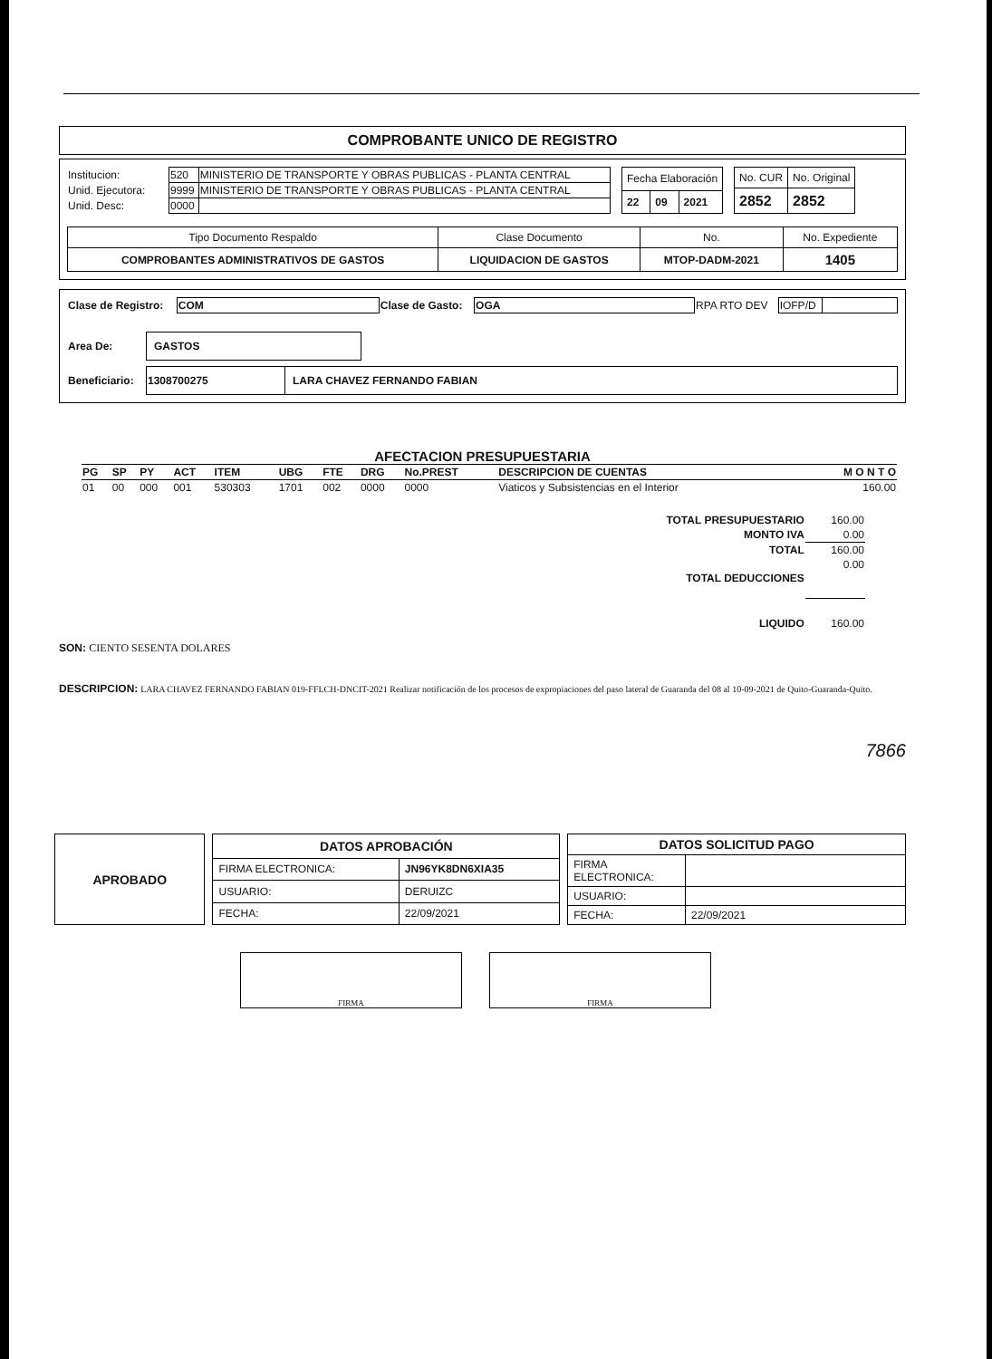COMPROBANTE UNICO DE REGISTRO
| Institucion: | 520 | MINISTERIO DE TRANSPORTE Y OBRAS PUBLICAS - PLANTA CENTRAL |
| Unid. Ejecutora: | 9999 | MINISTERIO DE TRANSPORTE Y OBRAS PUBLICAS - PLANTA CENTRAL |
| Unid. Desc: | 0000 | |
| Fecha Elaboración | | |
| 22 | 09 | 2021 |
| No. CUR | No. Original |
| 2852 | 2852 |
| Tipo Documento Respaldo | Clase Documento | No. | No. Expediente |
| COMPROBANTES ADMINISTRATIVOS DE GASTOS | LIQUIDACION DE GASTOS | MTOP-DADM-2021 | 1405 |
| Clase de Registro: | COM | Clase de Gasto: | OGA | RPA RTO DEV | IOFP/D | |
| Area De: | GASTOS |
| Beneficiario: | 1308700275 | LARA CHAVEZ FERNANDO FABIAN |
AFECTACION PRESUPUESTARIA
| PG | SP | PY | ACT | ITEM | UBG | FTE | DRG | No.PREST | DESCRIPCION DE CUENTAS | M O N T O |
| 01 | 00 | 000 | 001 | 530303 | 1701 | 002 | 0000 | 0000 | Viaticos y Subsistencias en el Interior | 160.00 |
| TOTAL PRESUPUESTARIO | 160.00 |
| MONTO IVA | 0.00 |
| TOTAL | 160.00 |
| TOTAL DEDUCCIONES | 0.00 |
| LIQUIDO | 160.00 |
SON: CIENTO SESENTA DOLARES
DESCRIPCION: LARA CHAVEZ FERNANDO FABIAN 019-FFLCH-DNCIT-2021 Realizar notificación de los procesos de expropiaciones del paso lateral de Guaranda del 08 al 10-09-2021 de Quito-Guaranda-Quito.
7866
APROBADO
| DATOS APROBACIÓN | |
| FIRMA ELECTRONICA: | JN96YK8DN6XIA35 |
| USUARIO: | DERUIZC |
| FECHA: | 22/09/2021 |
| DATOS SOLICITUD PAGO | |
| FIRMA ELECTRONICA: | |
| USUARIO: | |
| FECHA: | 22/09/2021 |
FIRMA FIRMA